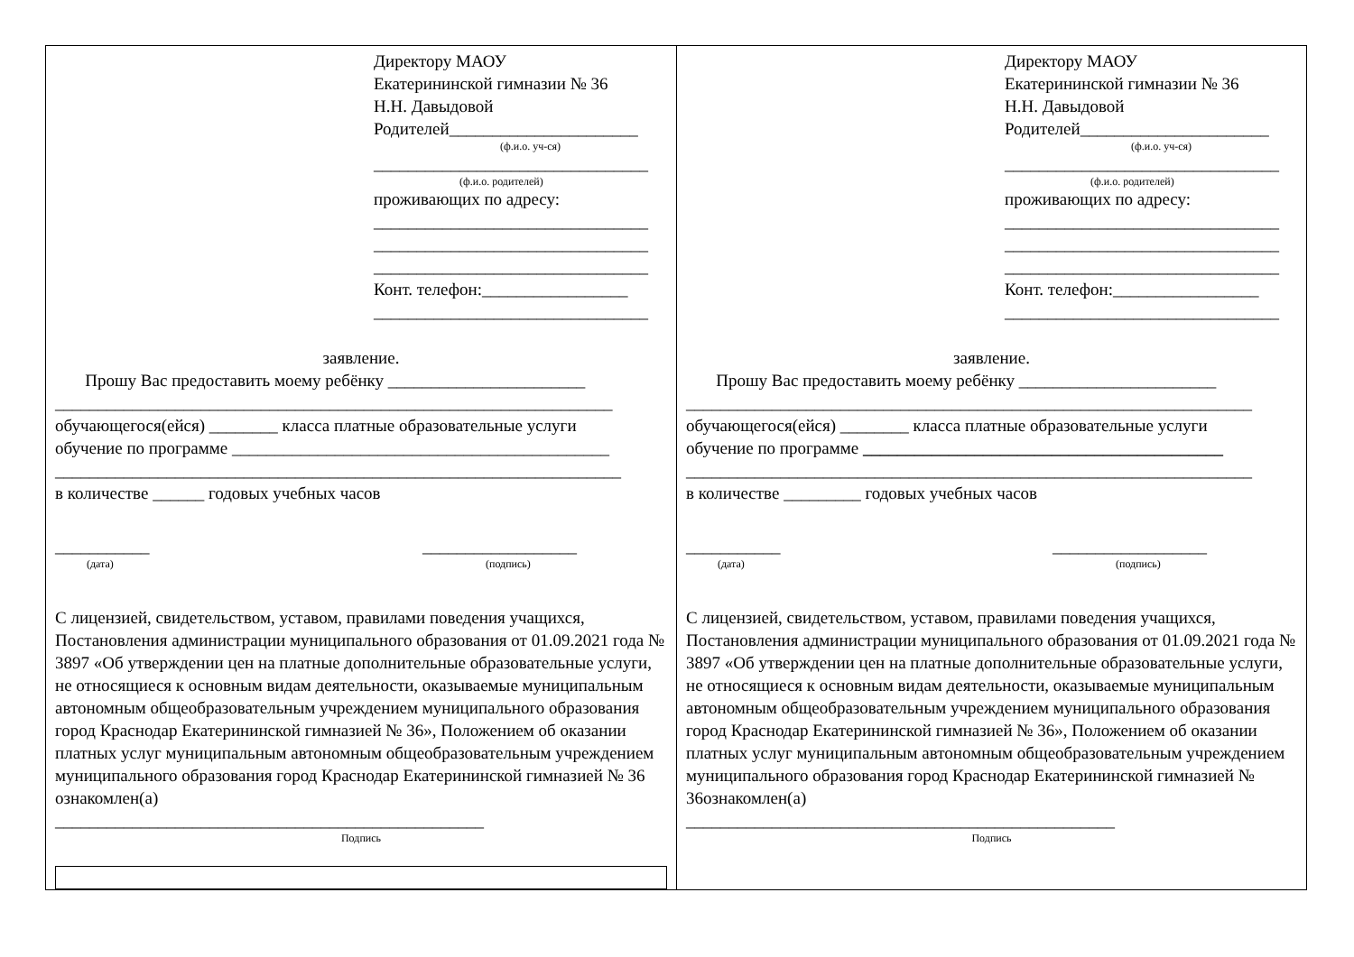Директору МАОУ
Екатерининской гимназии № 36
Н.Н. Давыдовой
Родителей______________________
(ф.и.о. уч-ся)
________________________________
(ф.и.о. родителей)
проживающих по адресу:
________________________________
________________________________
________________________________
Конт. телефон:_________________
________________________________
заявление.
Прошу Вас предоставить моему ребёнку _______________________
_________________________________________________________________
обучающегося(ейся) ________ класса платные образовательные услуги
обучение по программе ____________________________________________
__________________________________________________________________
в количестве ______ годовых учебных часов
___________
(дата)
__________________
(подпись)
С лицензией, свидетельством, уставом, правилами поведения учащихся, Постановления администрации муниципального образования от 01.09.2021 года № 3897 «Об утверждении цен на платные дополнительные образовательные услуги, не относящиеся к основным видам деятельности, оказываемые муниципальным автономным общеобразовательным учреждением муниципального образования город Краснодар Екатерининской гимназией № 36», Положением об оказании платных услуг муниципальным автономным общеобразовательным учреждением муниципального образования город Краснодар Екатерининской гимназией № 36 ознакомлен(а)
__________________________________________________
Подпись
Директору МАОУ
Екатерининской гимназии № 36
Н.Н. Давыдовой
Родителей______________________
(ф.и.о. уч-ся)
________________________________
(ф.и.о. родителей)
проживающих по адресу:
________________________________
________________________________
________________________________
Конт. телефон:_________________
________________________________
заявление.
Прошу Вас предоставить моему ребёнку _______________________
__________________________________________________________________
обучающегося(ейся) ________ класса платные образовательные услуги
обучение по программе __________________________________________
__________________________________________________________________
в количестве _________ годовых учебных часов
___________
(дата)
__________________
(подпись)
С лицензией, свидетельством, уставом, правилами поведения учащихся, Постановления администрации муниципального образования от 01.09.2021 года № 3897 «Об утверждении цен на платные дополнительные образовательные услуги, не относящиеся к основным видам деятельности, оказываемые муниципальным автономным общеобразовательным учреждением муниципального образования город Краснодар Екатерининской гимназией № 36», Положением об оказании платных услуг муниципальным автономным общеобразовательным учреждением муниципального образования город Краснодар Екатерининской гимназией № 36ознакомлен(а)
__________________________________________________
Подпись